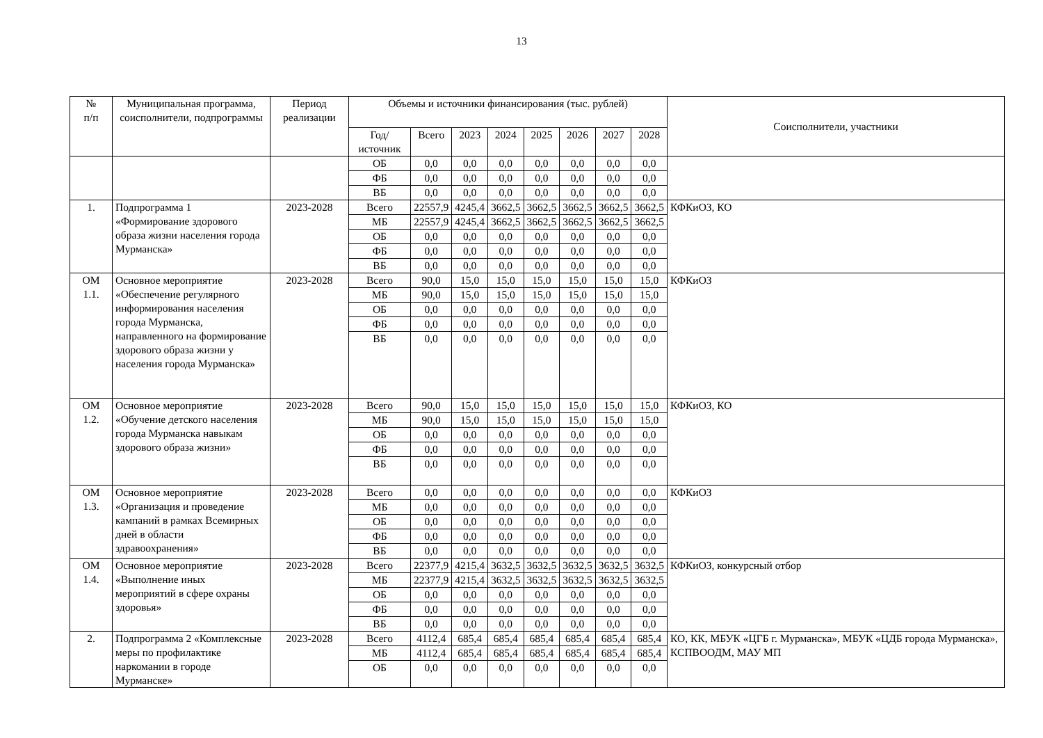13
| № п/п | Муниципальная программа, соисполнители, подпрограммы | Период реализации | Объемы и источники финансирования (тыс. рублей) | | | | | | | | Соисполнители, участники |
| --- | --- | --- | --- | --- | --- | --- | --- | --- | --- | --- | --- |
| | | | Год/источник | Всего | 2023 | 2024 | 2025 | 2026 | 2027 | 2028 | |
| | | | ОБ | 0,0 | 0,0 | 0,0 | 0,0 | 0,0 | 0,0 | 0,0 | |
| | | | ФБ | 0,0 | 0,0 | 0,0 | 0,0 | 0,0 | 0,0 | 0,0 | |
| | | | ВБ | 0,0 | 0,0 | 0,0 | 0,0 | 0,0 | 0,0 | 0,0 | |
| 1. | Подпрограмма 1 «Формирование здорового образа жизни населения города Мурманска» | 2023-2028 | Всего | 22557,9 | 4245,4 | 3662,5 | 3662,5 | 3662,5 | 3662,5 | 3662,5 | КФКиОЗ, КО |
| | | | МБ | 22557,9 | 4245,4 | 3662,5 | 3662,5 | 3662,5 | 3662,5 | 3662,5 | |
| | | | ОБ | 0,0 | 0,0 | 0,0 | 0,0 | 0,0 | 0,0 | 0,0 | |
| | | | ФБ | 0,0 | 0,0 | 0,0 | 0,0 | 0,0 | 0,0 | 0,0 | |
| | | | ВБ | 0,0 | 0,0 | 0,0 | 0,0 | 0,0 | 0,0 | 0,0 | |
| ОМ 1.1. | Основное мероприятие «Обеспечение регулярного информирования населения города Мурманска, направленного на формирование здорового образа жизни у населения города Мурманска» | 2023-2028 | Всего | 90,0 | 15,0 | 15,0 | 15,0 | 15,0 | 15,0 | 15,0 | КФКиОЗ |
| | | | МБ | 90,0 | 15,0 | 15,0 | 15,0 | 15,0 | 15,0 | 15,0 | |
| | | | ОБ | 0,0 | 0,0 | 0,0 | 0,0 | 0,0 | 0,0 | 0,0 | |
| | | | ФБ | 0,0 | 0,0 | 0,0 | 0,0 | 0,0 | 0,0 | 0,0 | |
| | | | ВБ | 0,0 | 0,0 | 0,0 | 0,0 | 0,0 | 0,0 | 0,0 | |
| ОМ 1.2. | Основное мероприятие «Обучение детского населения города Мурманска навыкам здорового образа жизни» | 2023-2028 | Всего | 90,0 | 15,0 | 15,0 | 15,0 | 15,0 | 15,0 | 15,0 | КФКиОЗ, КО |
| | | | МБ | 90,0 | 15,0 | 15,0 | 15,0 | 15,0 | 15,0 | 15,0 | |
| | | | ОБ | 0,0 | 0,0 | 0,0 | 0,0 | 0,0 | 0,0 | 0,0 | |
| | | | ФБ | 0,0 | 0,0 | 0,0 | 0,0 | 0,0 | 0,0 | 0,0 | |
| | | | ВБ | 0,0 | 0,0 | 0,0 | 0,0 | 0,0 | 0,0 | 0,0 | |
| ОМ 1.3. | Основное мероприятие «Организация и проведение кампаний в рамках Всемирных дней в области здравоохранения» | 2023-2028 | Всего | 0,0 | 0,0 | 0,0 | 0,0 | 0,0 | 0,0 | 0,0 | КФКиОЗ |
| | | | МБ | 0,0 | 0,0 | 0,0 | 0,0 | 0,0 | 0,0 | 0,0 | |
| | | | ОБ | 0,0 | 0,0 | 0,0 | 0,0 | 0,0 | 0,0 | 0,0 | |
| | | | ФБ | 0,0 | 0,0 | 0,0 | 0,0 | 0,0 | 0,0 | 0,0 | |
| | | | ВБ | 0,0 | 0,0 | 0,0 | 0,0 | 0,0 | 0,0 | 0,0 | |
| ОМ 1.4. | Основное мероприятие «Выполнение иных мероприятий в сфере охраны здоровья» | 2023-2028 | Всего | 22377,9 | 4215,4 | 3632,5 | 3632,5 | 3632,5 | 3632,5 | 3632,5 | КФКиОЗ, конкурсный отбор |
| | | | МБ | 22377,9 | 4215,4 | 3632,5 | 3632,5 | 3632,5 | 3632,5 | 3632,5 | |
| | | | ОБ | 0,0 | 0,0 | 0,0 | 0,0 | 0,0 | 0,0 | 0,0 | |
| | | | ФБ | 0,0 | 0,0 | 0,0 | 0,0 | 0,0 | 0,0 | 0,0 | |
| | | | ВБ | 0,0 | 0,0 | 0,0 | 0,0 | 0,0 | 0,0 | 0,0 | |
| 2. | Подпрограмма 2 «Комплексные меры по профилактике наркомании в городе Мурманске» | 2023-2028 | Всего | 4112,4 | 685,4 | 685,4 | 685,4 | 685,4 | 685,4 | 685,4 | КО, КК, МБУК «ЦГБ г. Мурманска», МБУК «ЦДБ города Мурманска», КСПВООДМ, МАУ МП |
| | | | МБ | 4112,4 | 685,4 | 685,4 | 685,4 | 685,4 | 685,4 | 685,4 | |
| | | | ОБ | 0,0 | 0,0 | 0,0 | 0,0 | 0,0 | 0,0 | 0,0 | |